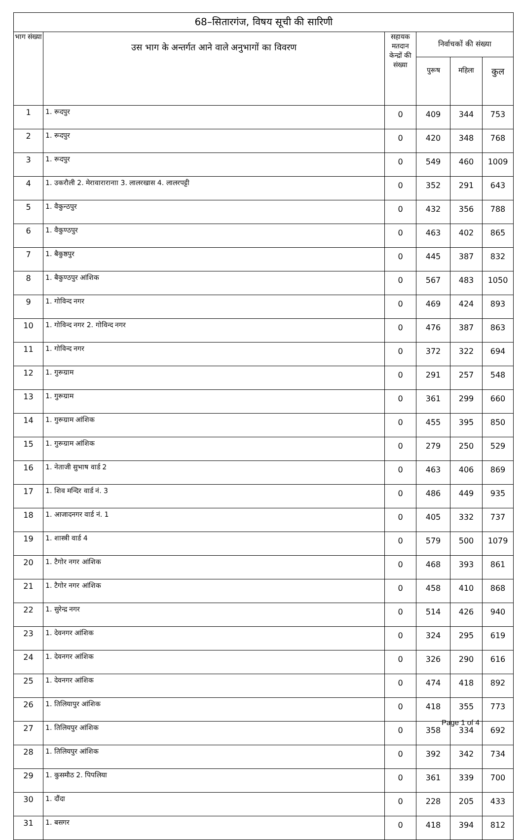| 68–सितारगंज, विषय सूची की सारिणी | | | | | |
| --- | --- | --- | --- | --- | --- |
| भाग संख्या | उस भाग के अन्तर्गत आने वाले अनुभागों का विवरण | सहायक मतदान केन्द्रों की संख्या | निर्वाचकों की संख्या | | |
| | | | पुरूष | महिला | कुल |
| 1 | 1. रूदपुर | 0 | 409 | 344 | 753 |
| 2 | 1. रूदपुर | 0 | 420 | 348 | 768 |
| 3 | 1. रूदपुर | 0 | 549 | 460 | 1009 |
| 4 | 1. उकरौली 2. मेरावारारानाा 3. लालरखास 4. लालरपट्टी | 0 | 352 | 291 | 643 |
| 5 | 1. वैकुन्ठपुर | 0 | 432 | 356 | 788 |
| 6 | 1. वैकुण्ठपुर | 0 | 463 | 402 | 865 |
| 7 | 1. बैकुष्ठपुर | 0 | 445 | 387 | 832 |
| 8 | 1. बैकुण्ठपुर आंशिक | 0 | 567 | 483 | 1050 |
| 9 | 1. गोविन्द नगर | 0 | 469 | 424 | 893 |
| 10 | 1. गोविन्द नगर 2. गोविन्द नगर | 0 | 476 | 387 | 863 |
| 11 | 1. गोविन्द नगर | 0 | 372 | 322 | 694 |
| 12 | 1. गुरूग्राम | 0 | 291 | 257 | 548 |
| 13 | 1. गुरूग्राम | 0 | 361 | 299 | 660 |
| 14 | 1. गुरूग्राम आंशिक | 0 | 455 | 395 | 850 |
| 15 | 1. गुरूग्राम आंशिक | 0 | 279 | 250 | 529 |
| 16 | 1. नेताजी सुभाष वार्ड 2 | 0 | 463 | 406 | 869 |
| 17 | 1. शिव मन्दिर वार्ड नं. 3 | 0 | 486 | 449 | 935 |
| 18 | 1. आजादनगर वार्ड नं. 1 | 0 | 405 | 332 | 737 |
| 19 | 1. शास्त्री वार्ड 4 | 0 | 579 | 500 | 1079 |
| 20 | 1. टैगोर नगर आंशिक | 0 | 468 | 393 | 861 |
| 21 | 1. टैगोर नगर आंशिक | 0 | 458 | 410 | 868 |
| 22 | 1. सुरेन्द्र नगर | 0 | 514 | 426 | 940 |
| 23 | 1. देवनगर आंशिक | 0 | 324 | 295 | 619 |
| 24 | 1. देवनगर आंशिक | 0 | 326 | 290 | 616 |
| 25 | 1. देवनगर आंशिक | 0 | 474 | 418 | 892 |
| 26 | 1. तिलियापुर आंशिक | 0 | 418 | 355 | 773 |
| 27 | 1. तिलियपुर आंशिक | 0 | 358 | 334 | 692 |
| 28 | 1. तिलियपुर आंशिक | 0 | 392 | 342 | 734 |
| 29 | 1. कुसमौठ 2. पिपलिया | 0 | 361 | 339 | 700 |
| 30 | 1. दौंदा | 0 | 228 | 205 | 433 |
| 31 | 1. बसगर | 0 | 418 | 394 | 812 |
Page 1 of 4